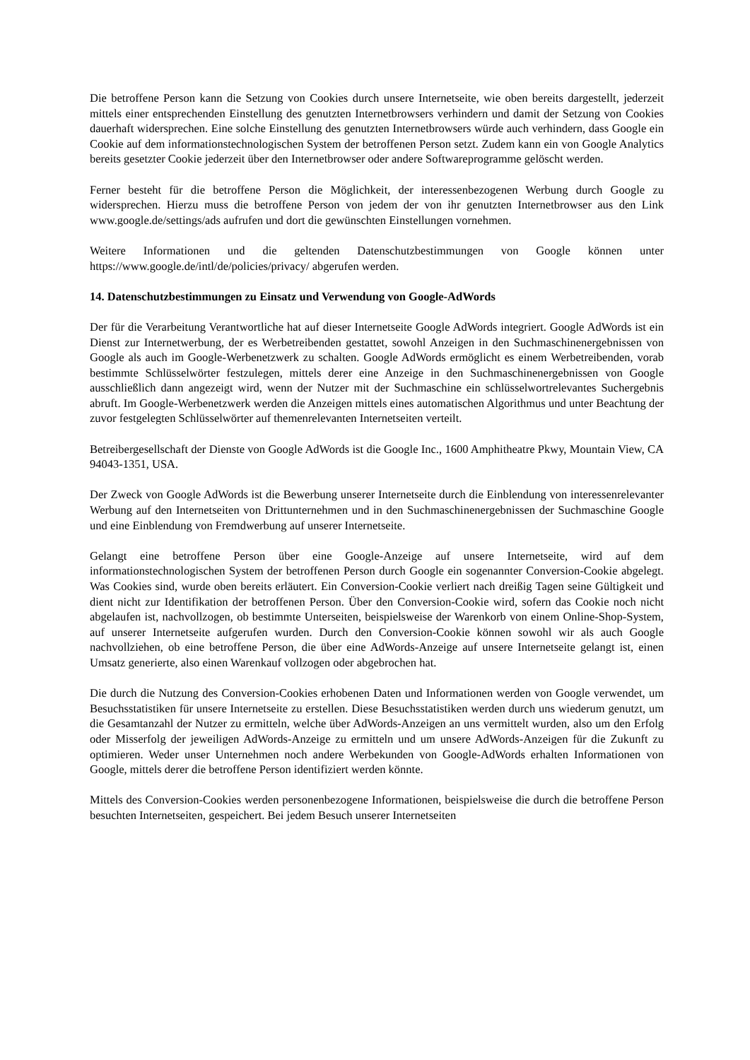Die betroffene Person kann die Setzung von Cookies durch unsere Internetseite, wie oben bereits dargestellt, jederzeit mittels einer entsprechenden Einstellung des genutzten Internetbrowsers verhindern und damit der Setzung von Cookies dauerhaft widersprechen. Eine solche Einstellung des genutzten Internetbrowsers würde auch verhindern, dass Google ein Cookie auf dem informationstechnologischen System der betroffenen Person setzt. Zudem kann ein von Google Analytics bereits gesetzter Cookie jederzeit über den Internetbrowser oder andere Softwareprogramme gelöscht werden.
Ferner besteht für die betroffene Person die Möglichkeit, der interessenbezogenen Werbung durch Google zu widersprechen. Hierzu muss die betroffene Person von jedem der von ihr genutzten Internetbrowser aus den Link www.google.de/settings/ads aufrufen und dort die gewünschten Einstellungen vornehmen.
Weitere Informationen und die geltenden Datenschutzbestimmungen von Google können unter https://www.google.de/intl/de/policies/privacy/ abgerufen werden.
14. Datenschutzbestimmungen zu Einsatz und Verwendung von Google-AdWords
Der für die Verarbeitung Verantwortliche hat auf dieser Internetseite Google AdWords integriert. Google AdWords ist ein Dienst zur Internetwerbung, der es Werbetreibenden gestattet, sowohl Anzeigen in den Suchmaschinenergebnissen von Google als auch im Google-Werbenetzwerk zu schalten. Google AdWords ermöglicht es einem Werbetreibenden, vorab bestimmte Schlüsselwörter festzulegen, mittels derer eine Anzeige in den Suchmaschinenergebnissen von Google ausschließlich dann angezeigt wird, wenn der Nutzer mit der Suchmaschine ein schlüsselwortrelevantes Suchergebnis abruft. Im Google-Werbenetzwerk werden die Anzeigen mittels eines automatischen Algorithmus und unter Beachtung der zuvor festgelegten Schlüsselwörter auf themenrelevanten Internetseiten verteilt.
Betreibergesellschaft der Dienste von Google AdWords ist die Google Inc., 1600 Amphitheatre Pkwy, Mountain View, CA 94043-1351, USA.
Der Zweck von Google AdWords ist die Bewerbung unserer Internetseite durch die Einblendung von interessenrelevanter Werbung auf den Internetseiten von Drittunternehmen und in den Suchmaschinenergebnissen der Suchmaschine Google und eine Einblendung von Fremdwerbung auf unserer Internetseite.
Gelangt eine betroffene Person über eine Google-Anzeige auf unsere Internetseite, wird auf dem informationstechnologischen System der betroffenen Person durch Google ein sogenannter Conversion-Cookie abgelegt. Was Cookies sind, wurde oben bereits erläutert. Ein Conversion-Cookie verliert nach dreißig Tagen seine Gültigkeit und dient nicht zur Identifikation der betroffenen Person. Über den Conversion-Cookie wird, sofern das Cookie noch nicht abgelaufen ist, nachvollzogen, ob bestimmte Unterseiten, beispielsweise der Warenkorb von einem Online-Shop-System, auf unserer Internetseite aufgerufen wurden. Durch den Conversion-Cookie können sowohl wir als auch Google nachvollziehen, ob eine betroffene Person, die über eine AdWords-Anzeige auf unsere Internetseite gelangt ist, einen Umsatz generierte, also einen Warenkauf vollzogen oder abgebrochen hat.
Die durch die Nutzung des Conversion-Cookies erhobenen Daten und Informationen werden von Google verwendet, um Besuchsstatistiken für unsere Internetseite zu erstellen. Diese Besuchsstatistiken werden durch uns wiederum genutzt, um die Gesamtanzahl der Nutzer zu ermitteln, welche über AdWords-Anzeigen an uns vermittelt wurden, also um den Erfolg oder Misserfolg der jeweiligen AdWords-Anzeige zu ermitteln und um unsere AdWords-Anzeigen für die Zukunft zu optimieren. Weder unser Unternehmen noch andere Werbekunden von Google-AdWords erhalten Informationen von Google, mittels derer die betroffene Person identifiziert werden könnte.
Mittels des Conversion-Cookies werden personenbezogene Informationen, beispielsweise die durch die betroffene Person besuchten Internetseiten, gespeichert. Bei jedem Besuch unserer Internetseiten